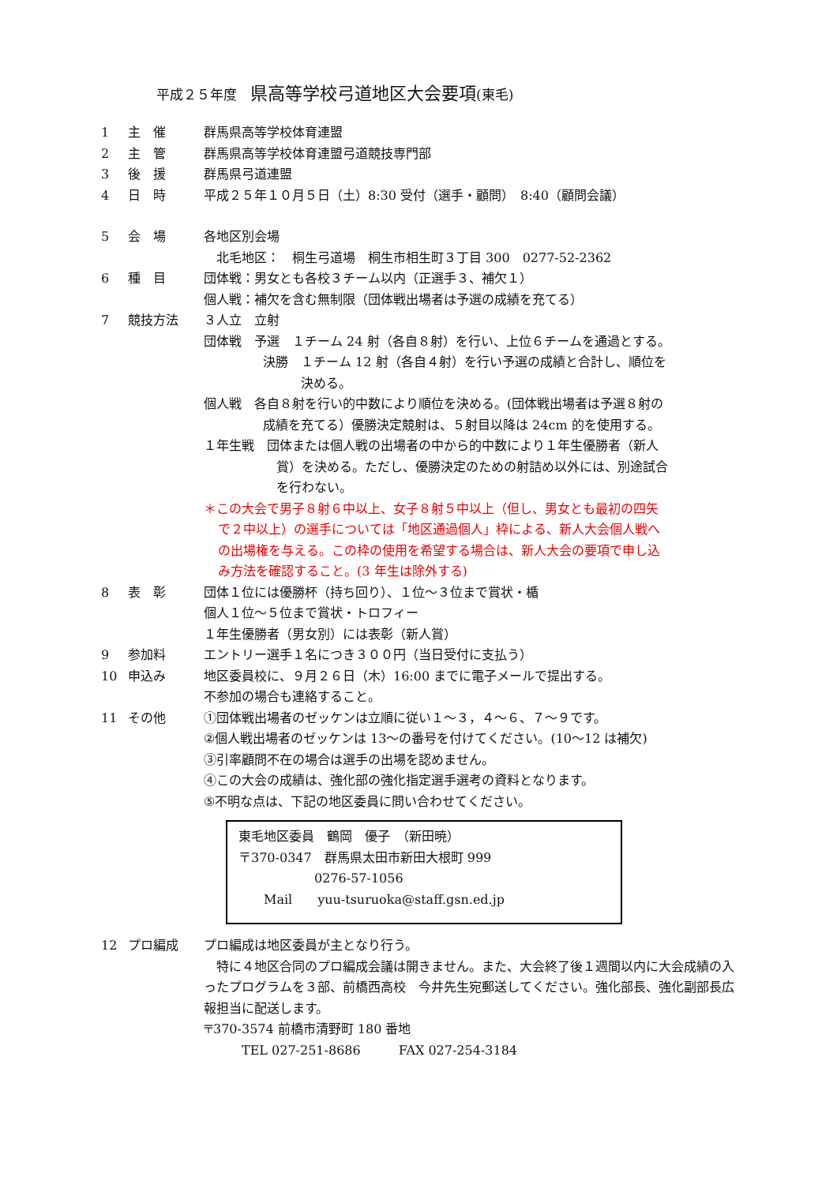平成２５年度　県高等学校弓道地区大会要項(東毛)
1 主　催 群馬県高等学校体育連盟
2 主　管 群馬県高等学校体育連盟弓道競技専門部
3 後　援 群馬県弓道連盟
4 日　時 平成２５年１０月５日（土）8:30 受付（選手・顧問）　8:40（顧問会議）
5 会　場 各地区別会場
　北毛地区：　桐生弓道場　桐生市相生町３丁目 300　0277-52-2362
6 種　目 団体戦：男女とも各校３チーム以内（正選手３、補欠１）
個人戦：補欠を含む無制限（団体戦出場者は予選の成績を充てる）
7 競技方法 ３人立　立射
団体戦　予選　１チーム 24 射（各自８射）を行い、上位６チームを通過とする。
決勝　１チーム 12 射（各自４射）を行い予選の成績と合計し、順位を
　　　決める。
個人戦　各自８射を行い的中数により順位を決める。(団体戦出場者は予選８射の
成績を充てる）優勝決定競射は、５射目以降は 24cm 的を使用する。
１年生戦　団体または個人戦の出場者の中から的中数により１年生優勝者（新人
賞）を決める。ただし、優勝決定のための射詰め以外には、別途試合
を行わない。
＊この大会で男子８射６中以上、女子８射５中以上（但し、男女とも最初の四矢
で２中以上）の選手については「地区通過個人」枠による、新人大会個人戦へ
の出場権を与える。この枠の使用を希望する場合は、新人大会の要項で申し込
み方法を確認すること。(3 年生は除外する)
8 表　彰 団体１位には優勝杯（持ち回り）、１位～３位まで賞状・楯
個人１位～５位まで賞状・トロフィー
１年生優勝者（男女別）には表彰（新人賞）
9 参加料 エントリー選手１名につき３００円（当日受付に支払う）
10 申込み 地区委員校に、９月２６日（木）16:00 までに電子メールで提出する。
不参加の場合も連絡すること。
11 その他 ①団体戦出場者のゼッケンは立順に従い１～３，４～６、７～９です。
②個人戦出場者のゼッケンは 13～の番号を付けてください。(10～12 は補欠)
③引率顧問不在の場合は選手の出場を認めません。
④この大会の成績は、強化部の強化指定選手選考の資料となります。
⑤不明な点は、下記の地区委員に問い合わせてください。
東毛地区委員　鶴岡　優子　（新田暁）
〒370-0347　群馬県太田市新田大根町 999
　　　　　　0276-57-1056
　　Mail　　yuu-tsuruoka@staff.gsn.ed.jp
12 プロ編成 プロ編成は地区委員が主となり行う。
　特に４地区合同のプロ編成会議は開きません。また、大会終了後１週間以内に大会成績の入ったプログラムを３部、前橋西高校　今井先生宛郵送してください。強化部長、強化副部長広報担当に配送します。
〒370-3574 前橋市清野町 180 番地
　　　TEL 027-251-8686　　　FAX 027-254-3184